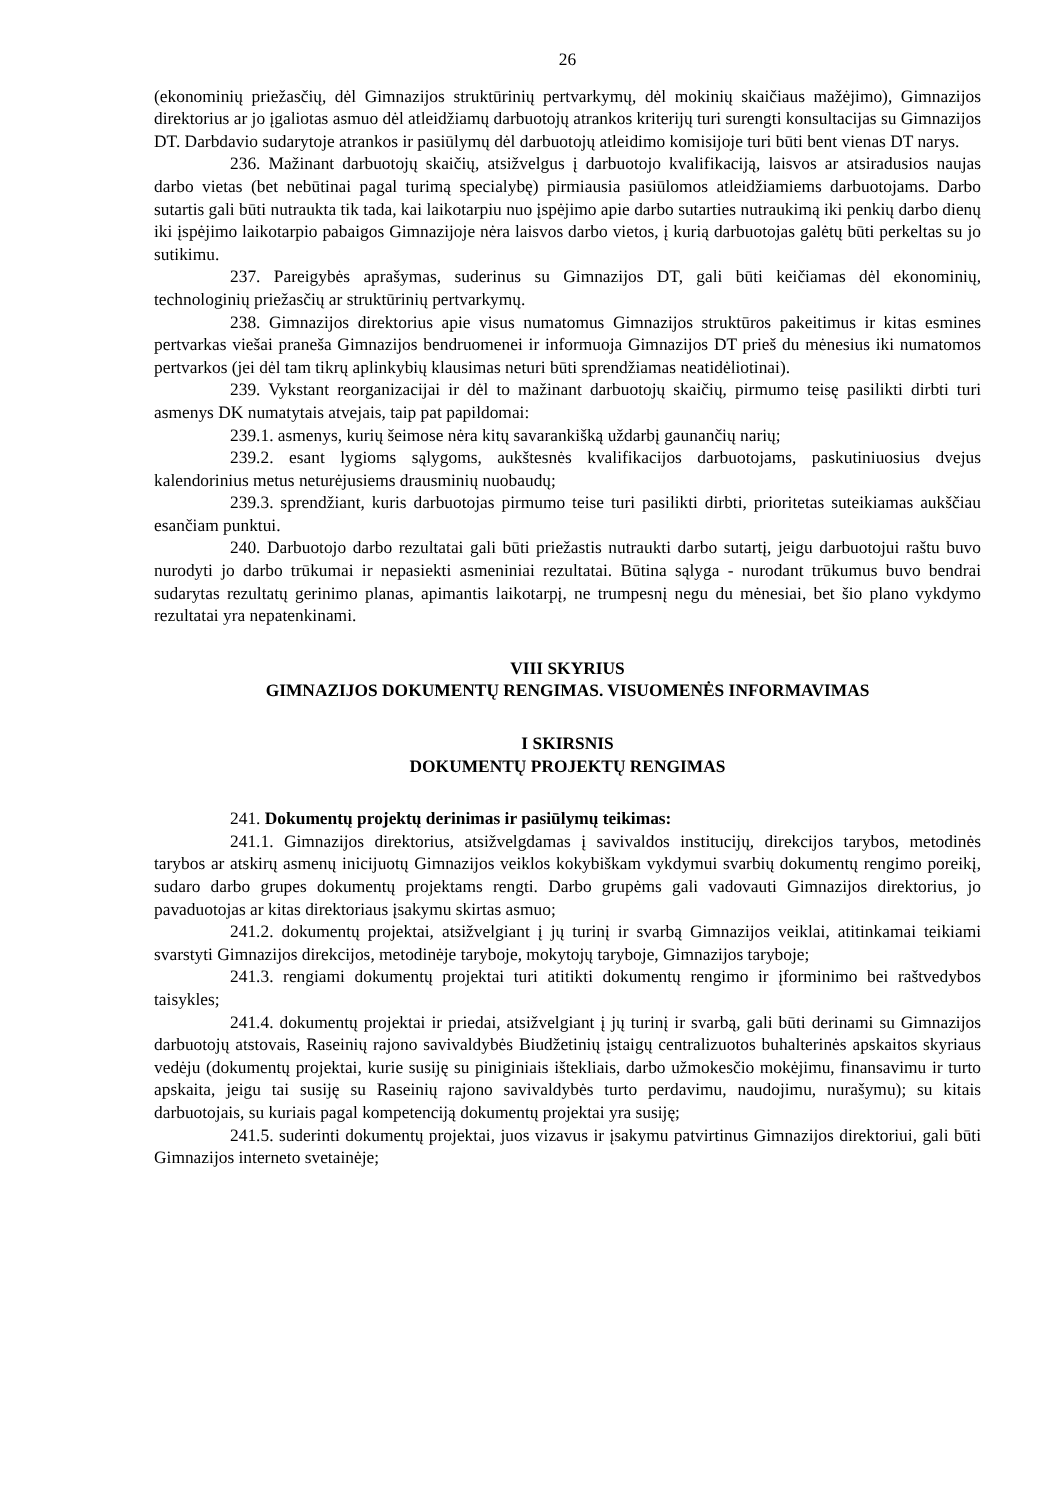26
(ekonominių priežasčių, dėl Gimnazijos struktūrinių pertvarkymų, dėl mokinių skaičiaus mažėjimo), Gimnazijos direktorius ar jo įgaliotas asmuo dėl atleidžiamų darbuotojų atrankos kriterijų turi surengti konsultacijas su Gimnazijos DT. Darbdavio sudarytoje atrankos ir pasiūlymų dėl darbuotojų atleidimo komisijoje turi būti bent vienas DT narys.
236. Mažinant darbuotojų skaičių, atsižvelgus į darbuotojo kvalifikaciją, laisvos ar atsiradusios naujas darbo vietas (bet nebūtinai pagal turimą specialybę) pirmiausia pasiūlomos atleidžiamiems darbuotojams. Darbo sutartis gali būti nutraukta tik tada, kai laikotarpiu nuo įspėjimo apie darbo sutarties nutraukimą iki penkių darbo dienų iki įspėjimo laikotarpio pabaigos Gimnazijoje nėra laisvos darbo vietos, į kurią darbuotojas galėtų būti perkeltas su jo sutikimu.
237. Pareigybės aprašymas, suderinus su Gimnazijos DT, gali būti keičiamas dėl ekonominių, technologinių priežasčių ar struktūrinių pertvarkymų.
238. Gimnazijos direktorius apie visus numatomus Gimnazijos struktūros pakeitimus ir kitas esmines pertvarkas viešai praneša Gimnazijos bendruomenei ir informuoja Gimnazijos DT prieš du mėnesius iki numatomos pertvarkos (jei dėl tam tikrų aplinkybių klausimas neturi būti sprendžiamas neatidėliotinai).
239. Vykstant reorganizacijai ir dėl to mažinant darbuotojų skaičių, pirmumo teisę pasilikti dirbti turi asmenys DK numatytais atvejais, taip pat papildomai:
239.1. asmenys, kurių šeimose nėra kitų savarankišką uždarbį gaunančių narių;
239.2. esant lygioms sąlygoms, aukštesnės kvalifikacijos darbuotojams, paskutiniuosius dvejus kalendorinius metus neturėjusiems drausminių nuobaudų;
239.3. sprendžiant, kuris darbuotojas pirmumo teise turi pasilikti dirbti, prioritetas suteikiamas aukščiau esančiam punktui.
240. Darbuotojo darbo rezultatai gali būti priežastis nutraukti darbo sutartį, jeigu darbuotojui raštu buvo nurodyti jo darbo trūkumai ir nepasiekti asmeniniai rezultatai. Būtina sąlyga - nurodant trūkumus buvo bendrai sudarytas rezultatų gerinimo planas, apimantis laikotarpį, ne trumpesnį negu du mėnesiai, bet šio plano vykdymo rezultatai yra nepatenkinami.
VIII SKYRIUS
GIMNAZIJOS DOKUMENTŲ RENGIMAS. VISUOMENĖS INFORMAVIMAS
I SKIRSNIS
DOKUMENTŲ PROJEKTŲ RENGIMAS
241. Dokumentų projektų derinimas ir pasiūlymų teikimas:
241.1. Gimnazijos direktorius, atsižvelgdamas į savivaldos institucijų, direkcijos tarybos, metodinės tarybos ar atskirų asmenų inicijuotų Gimnazijos veiklos kokybiškam vykdymui svarbių dokumentų rengimo poreikį, sudaro darbo grupes dokumentų projektams rengti. Darbo grupėms gali vadovauti Gimnazijos direktorius, jo pavaduotojas ar kitas direktoriaus įsakymu skirtas asmuo;
241.2. dokumentų projektai, atsižvelgiant į jų turinį ir svarbą Gimnazijos veiklai, atitinkamai teikiami svarstyti Gimnazijos direkcijos, metodinėje taryboje, mokytojų taryboje, Gimnazijos taryboje;
241.3. rengiami dokumentų projektai turi atitikti dokumentų rengimo ir įforminimo bei raštvedybos taisykles;
241.4. dokumentų projektai ir priedai, atsižvelgiant į jų turinį ir svarbą, gali būti derinami su Gimnazijos darbuotojų atstovais, Raseinių rajono savivaldybės Biudžetinių įstaigų centralizuotos buhalterinės apskaitos skyriaus vedėju (dokumentų projektai, kurie susiję su piniginiais ištekliais, darbo užmokesčio mokėjimu, finansavimu ir turto apskaita, jeigu tai susiję su Raseinių rajono savivaldybės turto perdavimu, naudojimu, nurašymu); su kitais darbuotojais, su kuriais pagal kompetenciją dokumentų projektai yra susiję;
241.5. suderinti dokumentų projektai, juos vizavus ir įsakymu patvirtinus Gimnazijos direktoriui, gali būti Gimnazijos interneto svetainėje;